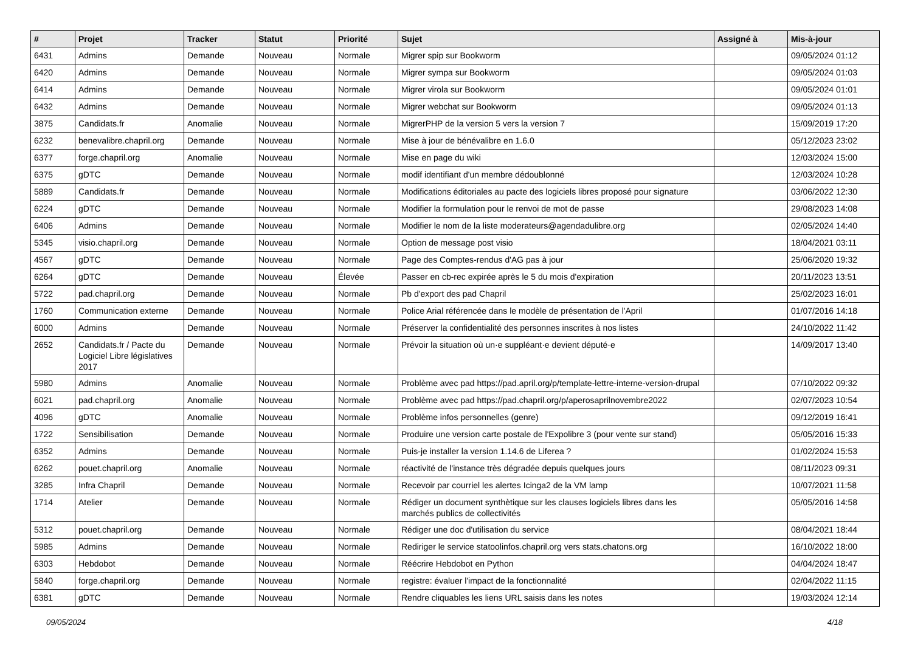| # | Projet | Tracker | Statut | Priorité | Sujet | Assigné à | Mis-à-jour |
| --- | --- | --- | --- | --- | --- | --- | --- |
| 6431 | Admins | Demande | Nouveau | Normale | Migrer spip sur Bookworm | | 09/05/2024 01:12 |
| 6420 | Admins | Demande | Nouveau | Normale | Migrer sympa sur Bookworm | | 09/05/2024 01:03 |
| 6414 | Admins | Demande | Nouveau | Normale | Migrer virola sur Bookworm | | 09/05/2024 01:01 |
| 6432 | Admins | Demande | Nouveau | Normale | Migrer webchat sur Bookworm | | 09/05/2024 01:13 |
| 3875 | Candidats.fr | Anomalie | Nouveau | Normale | MigrerPHP de la version 5 vers la version 7 | | 15/09/2019 17:20 |
| 6232 | benevalibre.chapril.org | Demande | Nouveau | Normale | Mise à jour de bénévalibre en 1.6.0 | | 05/12/2023 23:02 |
| 6377 | forge.chapril.org | Anomalie | Nouveau | Normale | Mise en page du wiki | | 12/03/2024 15:00 |
| 6375 | gDTC | Demande | Nouveau | Normale | modif identifiant d'un membre dédoublonné | | 12/03/2024 10:28 |
| 5889 | Candidats.fr | Demande | Nouveau | Normale | Modifications éditoriales au pacte des logiciels libres proposé pour signature | | 03/06/2022 12:30 |
| 6224 | gDTC | Demande | Nouveau | Normale | Modifier la formulation pour le renvoi de mot de passe | | 29/08/2023 14:08 |
| 6406 | Admins | Demande | Nouveau | Normale | Modifier le nom de la liste moderateurs@agendadulibre.org | | 02/05/2024 14:40 |
| 5345 | visio.chapril.org | Demande | Nouveau | Normale | Option de message post visio | | 18/04/2021 03:11 |
| 4567 | gDTC | Demande | Nouveau | Normale | Page des Comptes-rendus d'AG pas à jour | | 25/06/2020 19:32 |
| 6264 | gDTC | Demande | Nouveau | Élevée | Passer en cb-rec expirée après le 5 du mois d'expiration | | 20/11/2023 13:51 |
| 5722 | pad.chapril.org | Demande | Nouveau | Normale | Pb d'export des pad Chapril | | 25/02/2023 16:01 |
| 1760 | Communication externe | Demande | Nouveau | Normale | Police Arial référencée dans le modèle de présentation de l'April | | 01/07/2016 14:18 |
| 6000 | Admins | Demande | Nouveau | Normale | Préserver la confidentialité des personnes inscrites à nos listes | | 24/10/2022 11:42 |
| 2652 | Candidats.fr / Pacte du Logiciel Libre législatives 2017 | Demande | Nouveau | Normale | Prévoir la situation où un·e suppléant·e devient député·e | | 14/09/2017 13:40 |
| 5980 | Admins | Anomalie | Nouveau | Normale | Problème avec pad https://pad.april.org/p/template-lettre-interne-version-drupal | | 07/10/2022 09:32 |
| 6021 | pad.chapril.org | Anomalie | Nouveau | Normale | Problème avec pad https://pad.chapril.org/p/aperosaprilnovembre2022 | | 02/07/2023 10:54 |
| 4096 | gDTC | Anomalie | Nouveau | Normale | Problème infos personnelles (genre) | | 09/12/2019 16:41 |
| 1722 | Sensibilisation | Demande | Nouveau | Normale | Produire une version carte postale de l'Expolibre 3 (pour vente sur stand) | | 05/05/2016 15:33 |
| 6352 | Admins | Demande | Nouveau | Normale | Puis-je installer la version 1.14.6 de Liferea ? | | 01/02/2024 15:53 |
| 6262 | pouet.chapril.org | Anomalie | Nouveau | Normale | réactivité de l'instance très dégradée depuis quelques jours | | 08/11/2023 09:31 |
| 3285 | Infra Chapril | Demande | Nouveau | Normale | Recevoir par courriel les alertes Icinga2 de la VM lamp | | 10/07/2021 11:58 |
| 1714 | Atelier | Demande | Nouveau | Normale | Rédiger un document synthètique sur les clauses logiciels libres dans les marchés publics de collectivités | | 05/05/2016 14:58 |
| 5312 | pouet.chapril.org | Demande | Nouveau | Normale | Rédiger une doc d'utilisation du service | | 08/04/2021 18:44 |
| 5985 | Admins | Demande | Nouveau | Normale | Rediriger le service statoolinfos.chapril.org vers stats.chatons.org | | 16/10/2022 18:00 |
| 6303 | Hebdobot | Demande | Nouveau | Normale | Réécrire Hebdobot en Python | | 04/04/2024 18:47 |
| 5840 | forge.chapril.org | Demande | Nouveau | Normale | registre: évaluer l'impact de la fonctionnalité | | 02/04/2022 11:15 |
| 6381 | gDTC | Demande | Nouveau | Normale | Rendre cliquables les liens URL saisis dans les notes | | 19/03/2024 12:14 |
09/05/2024 4/18